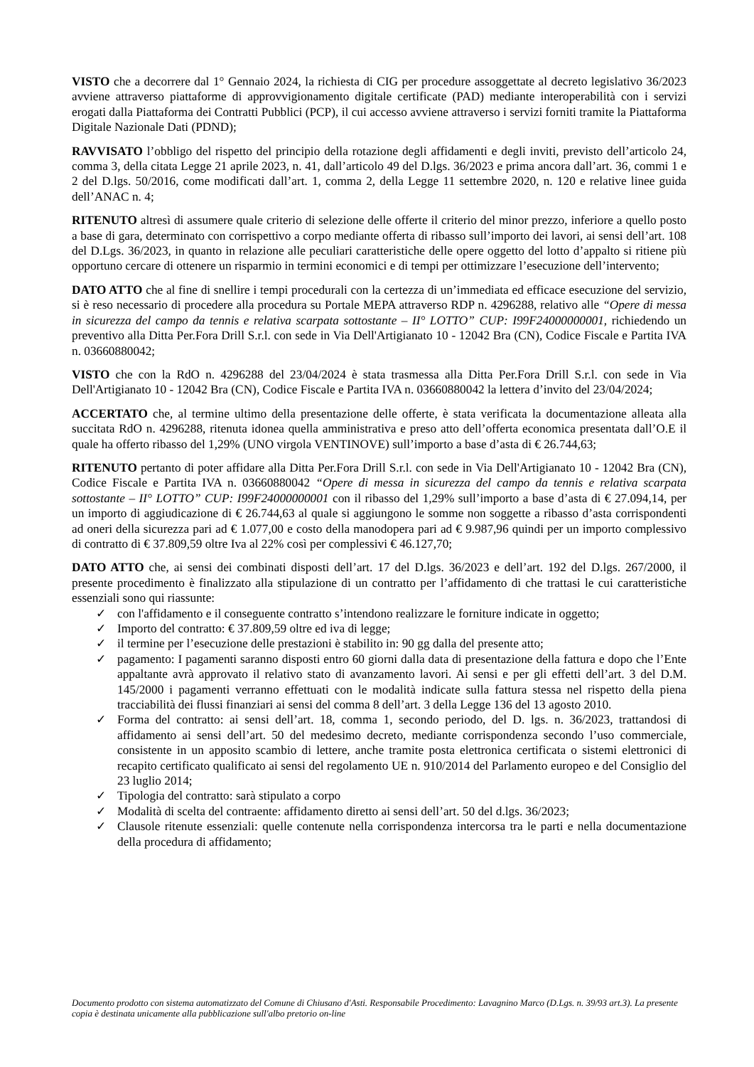VISTO che a decorrere dal 1° Gennaio 2024, la richiesta di CIG per procedure assoggettate al decreto legislativo 36/2023 avviene attraverso piattaforme di approvvigionamento digitale certificate (PAD) mediante interoperabilità con i servizi erogati dalla Piattaforma dei Contratti Pubblici (PCP), il cui accesso avviene attraverso i servizi forniti tramite la Piattaforma Digitale Nazionale Dati (PDND);
RAVVISATO l’obbligo del rispetto del principio della rotazione degli affidamenti e degli inviti, previsto dell’articolo 24, comma 3, della citata Legge 21 aprile 2023, n. 41, dall’articolo 49 del D.lgs. 36/2023 e prima ancora dall’art. 36, commi 1 e 2 del D.lgs. 50/2016, come modificati dall’art. 1, comma 2, della Legge 11 settembre 2020, n. 120 e relative linee guida dell’ANAC n. 4;
RITENUTO altresì di assumere quale criterio di selezione delle offerte il criterio del minor prezzo, inferiore a quello posto a base di gara, determinato con corrispettivo a corpo mediante offerta di ribasso sull’importo dei lavori, ai sensi dell’art. 108 del D.Lgs. 36/2023, in quanto in relazione alle peculiari caratteristiche delle opere oggetto del lotto d’appalto si ritiene più opportuno cercare di ottenere un risparmio in termini economici e di tempi per ottimizzare l’esecuzione dell’intervento;
DATO ATTO che al fine di snellire i tempi procedurali con la certezza di un’immediata ed efficace esecuzione del servizio, si è reso necessario di procedere alla procedura su Portale MEPA attraverso RDP n. 4296288, relativo alle “Opere di messa in sicurezza del campo da tennis e relativa scarpata sottostante – II° LOTTO” CUP: I99F24000000001, richiedendo un preventivo alla Ditta Per.Fora Drill S.r.l. con sede in Via Dell'Artigianato 10 - 12042 Bra (CN), Codice Fiscale e Partita IVA n. 03660880042;
VISTO che con la RdO n. 4296288 del 23/04/2024 è stata trasmessa alla Ditta Per.Fora Drill S.r.l. con sede in Via Dell'Artigianato 10 - 12042 Bra (CN), Codice Fiscale e Partita IVA n. 03660880042 la lettera d’invito del 23/04/2024;
ACCERTATO che, al termine ultimo della presentazione delle offerte, è stata verificata la documentazione alleata alla succitata RdO n. 4296288, ritenuta idonea quella amministrativa e preso atto dell’offerta economica presentata dall’O.E il quale ha offerto ribasso del 1,29% (UNO virgola VENTINOVE) sull’importo a base d’asta di € 26.744,63;
RITENUTO pertanto di poter affidare alla Ditta Per.Fora Drill S.r.l. con sede in Via Dell'Artigianato 10 - 12042 Bra (CN), Codice Fiscale e Partita IVA n. 03660880042 “Opere di messa in sicurezza del campo da tennis e relativa scarpata sottostante – II° LOTTO” CUP: I99F24000000001 con il ribasso del 1,29% sull’importo a base d’asta di € 27.094,14, per un importo di aggiudicazione di € 26.744,63 al quale si aggiungono le somme non soggette a ribasso d’asta corrispondenti ad oneri della sicurezza pari ad € 1.077,00 e costo della manodopera pari ad € 9.987,96 quindi per un importo complessivo di contratto di € 37.809,59 oltre Iva al 22% così per complessivi € 46.127,70;
DATO ATTO che, ai sensi dei combinati disposti dell’art. 17 del D.lgs. 36/2023 e dell’art. 192 del D.lgs. 267/2000, il presente procedimento è finalizzato alla stipulazione di un contratto per l’affidamento di che trattasi le cui caratteristiche essenziali sono qui riassunte:
✓ con l'affidamento e il conseguente contratto s’intendono realizzare le forniture indicate in oggetto;
✓ Importo del contratto: € 37.809,59 oltre ed iva di legge;
✓ il termine per l’esecuzione delle prestazioni è stabilito in: 90 gg dalla del presente atto;
✓ pagamento: I pagamenti saranno disposti entro 60 giorni dalla data di presentazione della fattura e dopo che l’Ente appaltante avrà approvato il relativo stato di avanzamento lavori. Ai sensi e per gli effetti dell’art. 3 del D.M. 145/2000 i pagamenti verranno effettuati con le modalità indicate sulla fattura stessa nel rispetto della piena tracciabilità dei flussi finanziari ai sensi del comma 8 dell’art. 3 della Legge 136 del 13 agosto 2010.
✓ Forma del contratto: ai sensi dell’art. 18, comma 1, secondo periodo, del D. lgs. n. 36/2023, trattandosi di affidamento ai sensi dell’art. 50 del medesimo decreto, mediante corrispondenza secondo l’uso commerciale, consistente in un apposito scambio di lettere, anche tramite posta elettronica certificata o sistemi elettronici di recapito certificato qualificato ai sensi del regolamento UE n. 910/2014 del Parlamento europeo e del Consiglio del 23 luglio 2014;
✓ Tipologia del contratto: sarà stipulato a corpo
✓ Modalità di scelta del contraente: affidamento diretto ai sensi dell’art. 50 del d.lgs. 36/2023;
✓ Clausole ritenute essenziali: quelle contenute nella corrispondenza intercorsa tra le parti e nella documentazione della procedura di affidamento;
Documento prodotto con sistema automatizzato del Comune di Chiusano d'Asti. Responsabile Procedimento: Lavagnino Marco (D.Lgs. n. 39/93 art.3). La presente copia è destinata unicamente alla pubblicazione sull'albo pretorio on-line